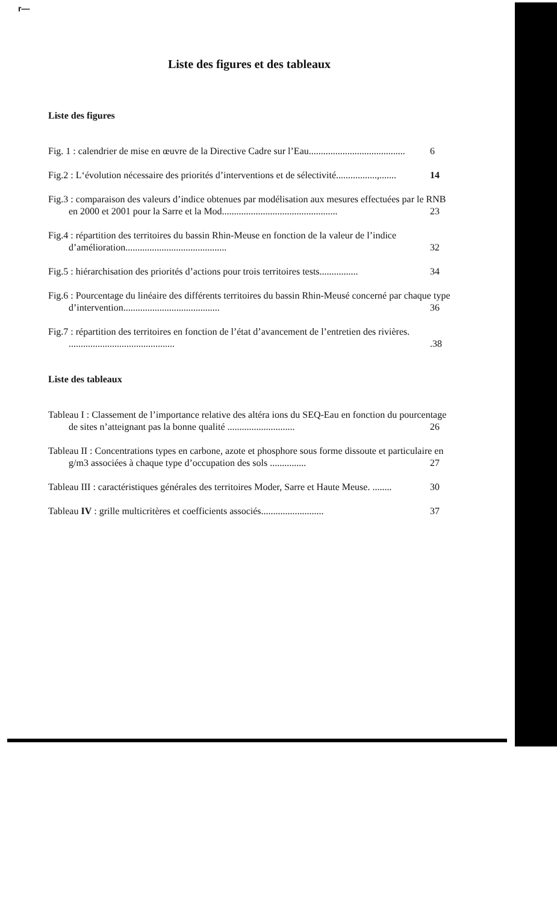r—
Liste des figures et des tableaux
Liste des figures
Fig. 1 : calendrier de mise en œuvre de la Directive Cadre sur l’Eau........................................ 6
Fig.2 : L‘évolution nécessaire des priorités d’interventions et de sélectivité.................,....... 14
Fig.3 : comparaison des valeurs d’indice obtenues par modélisation aux mesures effectuées par le RNB en 2000 et 2001 pour la Sarre et la Mod................................................ 23
Fig.4 : répartition des territoires du bassin Rhin-Meuse en fonction de la valeur de l’indice d’amélioration.......................................... 32
Fig.5 : hiérarchisation des priorités d’actions pour trois territoires tests................ 34
Fig.6 : Pourcentage du linéaire des différents territoires du bassin Rhin-Meusé concerné par chaque type d’intervention........................................ 36
Fig.7 : répartition des territoires en fonction de l’état d’avancement de l’entretien des rivières. ............................................ .38
Liste des tableaux
Tableau I : Classement de l’importance relative des altéra ions du SEQ-Eau en fonction du pourcentage de sites n’atteignant pas la bonne qualité ............................ 26
Tableau II : Concentrations types en carbone, azote et phosphore sous forme dissoute et particulaire en g/m3 associées à chaque type d’occupation des sols ............... 27
Tableau III : caractéristiques générales des territoires Moder, Sarre et Haute Meuse. ........ 30
Tableau IV : grille multicritères et coefficients associés.......................... 37